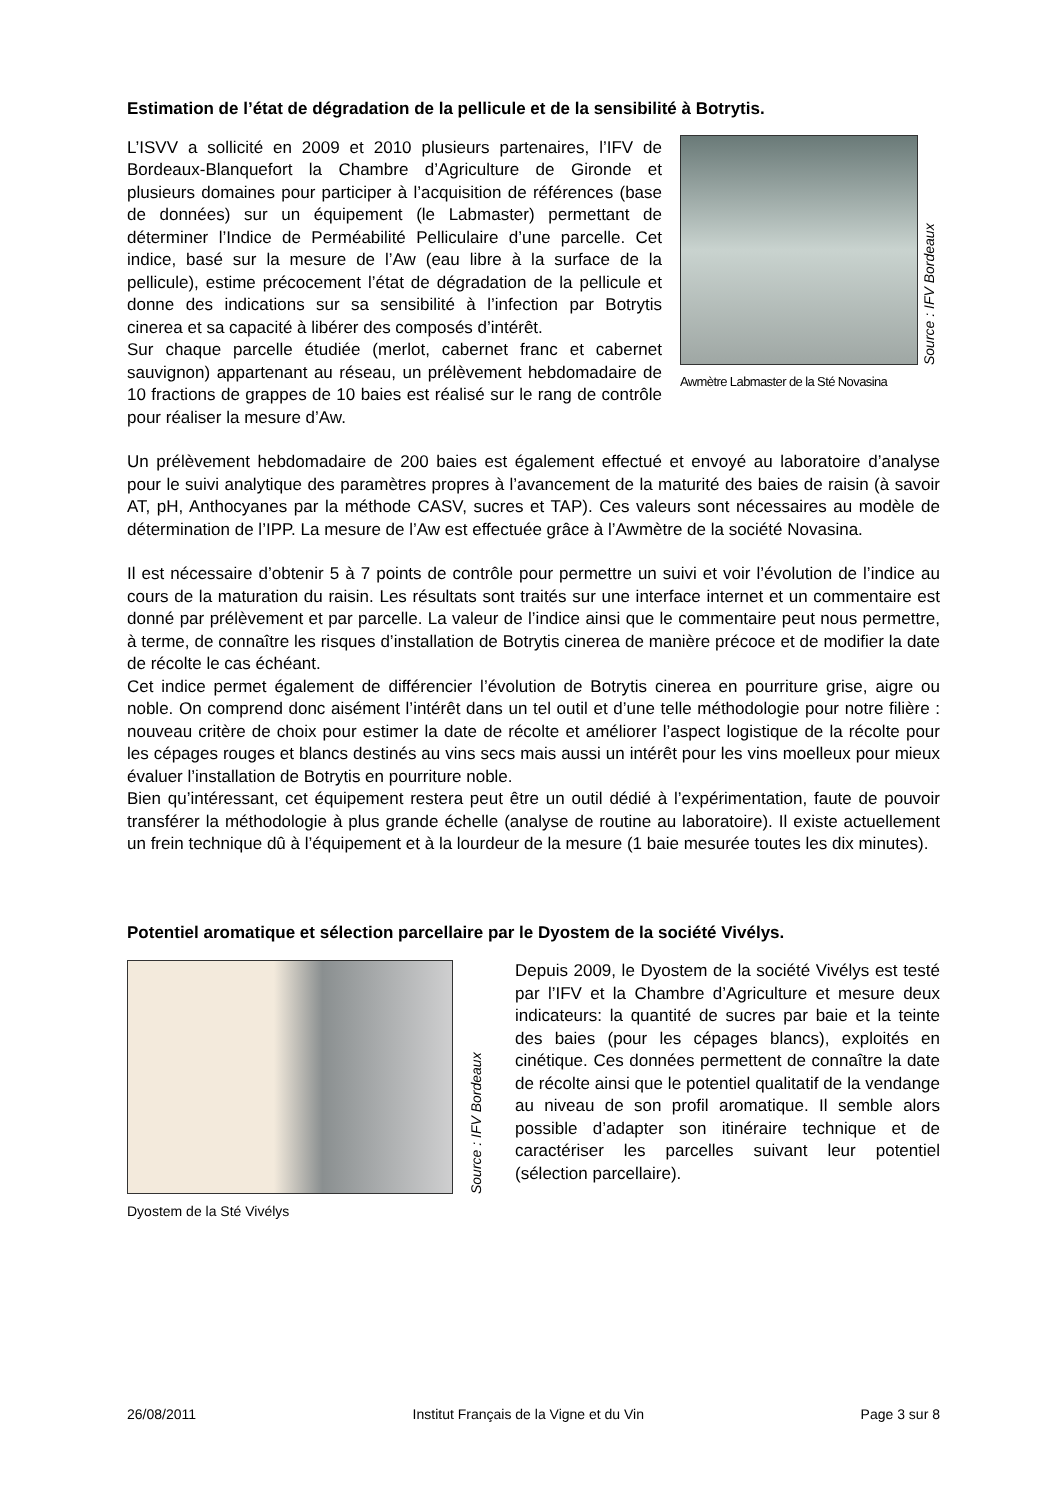Estimation de l’état de dégradation de la pellicule et de la sensibilité à Botrytis.
Source : IFV Bordeaux
Awmètre Labmaster de la Sté Novasina
L’ISVV a sollicité en 2009 et 2010 plusieurs partenaires, l’IFV de Bordeaux-Blanquefort la Chambre d’Agriculture de Gironde et plusieurs domaines pour participer à l’acquisition de références (base de données) sur un équipement (le Labmaster) permettant de déterminer l’Indice de Perméabilité Pelliculaire d’une parcelle. Cet indice, basé sur la mesure de l’Aw (eau libre à la surface de la pellicule), estime précocement l’état de dégradation de la pellicule et donne des indications sur sa sensibilité à l’infection par Botrytis cinerea et sa capacité à libérer des composés d’intérêt.
Sur chaque parcelle étudiée (merlot, cabernet franc et cabernet sauvignon) appartenant au réseau, un prélèvement hebdomadaire de 10 fractions de grappes de 10 baies est réalisé sur le rang de contrôle pour réaliser la mesure d’Aw.
Un prélèvement hebdomadaire de 200 baies est également effectué et envoyé au laboratoire d’analyse pour le suivi analytique des paramètres propres à l’avancement de la maturité des baies de raisin (à savoir AT, pH, Anthocyanes par la méthode CASV, sucres et TAP). Ces valeurs sont nécessaires au modèle de détermination de l’IPP. La mesure de l’Aw est effectuée grâce à l’Awmètre de la société Novasina.
Il est nécessaire d’obtenir 5 à 7 points de contrôle pour permettre un suivi et voir l’évolution de l’indice au cours de la maturation du raisin. Les résultats sont traités sur une interface internet et un commentaire est donné par prélèvement et par parcelle. La valeur de l’indice ainsi que le commentaire peut nous permettre, à terme, de connaître les risques d’installation de Botrytis cinerea de manière précoce et de modifier la date de récolte le cas échéant.
Cet indice permet également de différencier l’évolution de Botrytis cinerea en pourriture grise, aigre ou noble. On comprend donc aisément l’intérêt dans un tel outil et d’une telle méthodologie pour notre filière : nouveau critère de choix pour estimer la date de récolte et améliorer l’aspect logistique de la récolte pour les cépages rouges et blancs destinés au vins secs mais aussi un intérêt pour les vins moelleux pour mieux évaluer l’installation de Botrytis en pourriture noble.
Bien qu’intéressant, cet équipement restera peut être un outil dédié à l’expérimentation, faute de pouvoir transférer la méthodologie à plus grande échelle (analyse de routine au laboratoire). Il existe actuellement un frein technique dû à l’équipement et à la lourdeur de la mesure (1 baie mesurée toutes les dix minutes).
Potentiel aromatique et sélection parcellaire par le Dyostem de la société Vivélys.
Source : IFV Bordeaux
Dyostem de la Sté Vivélys
Depuis 2009, le Dyostem de la société Vivélys est testé par l’IFV et la Chambre d’Agriculture et mesure deux indicateurs: la quantité de sucres par baie et la teinte des baies (pour les cépages blancs), exploités en cinétique. Ces données permettent de connaître la date de récolte ainsi que le potentiel qualitatif de la vendange au niveau de son profil aromatique. Il semble alors possible d’adapter son itinéraire technique et de caractériser les parcelles suivant leur potentiel (sélection parcellaire).
26/08/2011 Institut Français de la Vigne et du Vin Page 3 sur 8